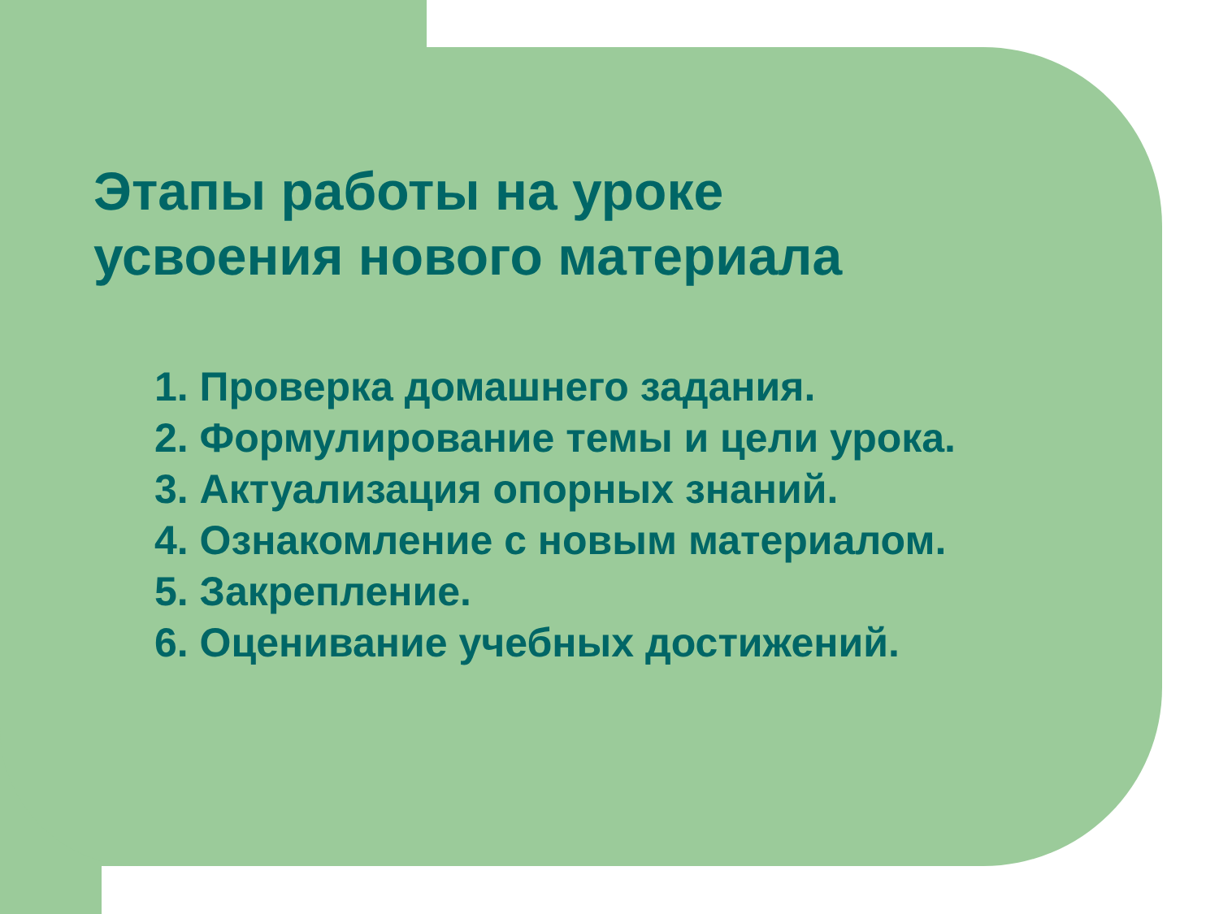Этапы работы на уроке
усвоения нового материала
1. Проверка домашнего задания.
2. Формулирование темы и цели урока.
3. Актуализация опорных знаний.
4. Ознакомление с новым материалом.
5. Закрепление.
6. Оценивание учебных достижений.